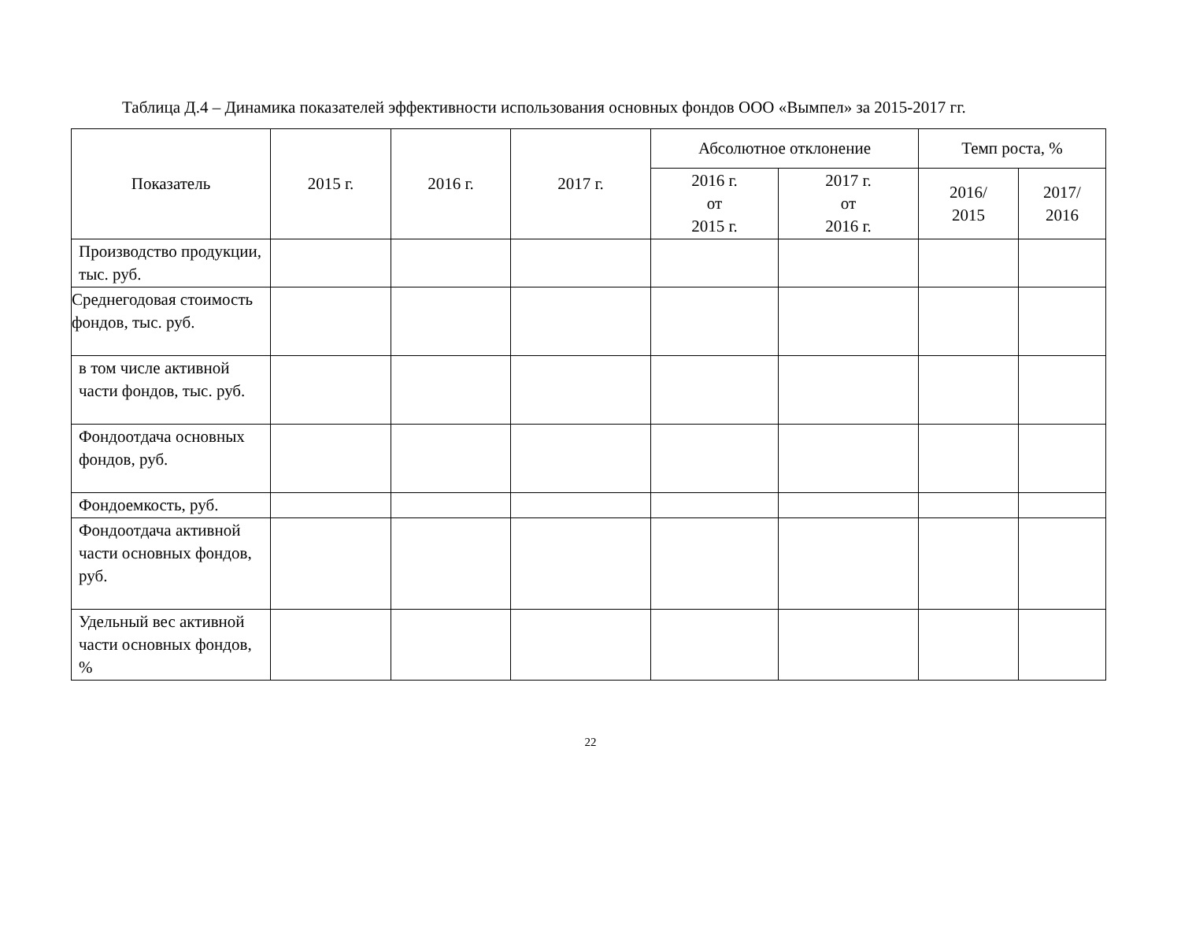Таблица Д.4 – Динамика показателей эффективности использования основных фондов ООО «Вымпел» за 2015-2017 гг.
| Показатель | 2015 г. | 2016 г. | 2017 г. | Абсолютное отклонение | | Темп роста, % | |
| --- | --- | --- | --- | --- | --- | --- | --- |
| | | | | 2016 г. от 2015 г. | 2017 г. от 2016 г. | 2016/ 2015 | 2017/ 2016 |
| Производство продукции, тыс. руб. | | | | | | | |
| Среднегодовая стоимость фондов, тыс. руб. | | | | | | | |
| в том числе активной части фондов, тыс. руб. | | | | | | | |
| Фондоотдача основных фондов, руб. | | | | | | | |
| Фондоемкость, руб. | | | | | | | |
| Фондоотдача активной части основных фондов, руб. | | | | | | | |
| Удельный вес активной части основных фондов, % | | | | | | | |
22